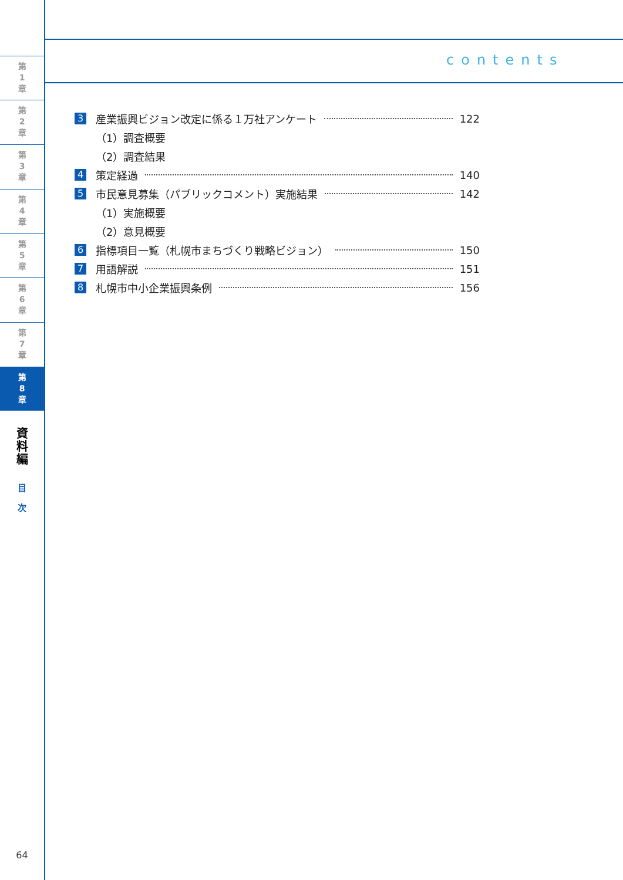第
1
章
第
2
章
第
3
章
第
4
章
第
5
章
第
6
章
第
7
章
第
8
章
資
料
編
目
次
64
contents
3 産業振興ビジョン改定に係る１万社アンケート 122
（1）調査概要
（2）調査結果
4 策定経過 140
5 市民意見募集（パブリックコメント）実施結果 142
（1）実施概要
（2）意見概要
6 指標項目一覧（札幌市まちづくり戦略ビジョン） 150
7 用語解説 151
8 札幌市中小企業振興条例 156